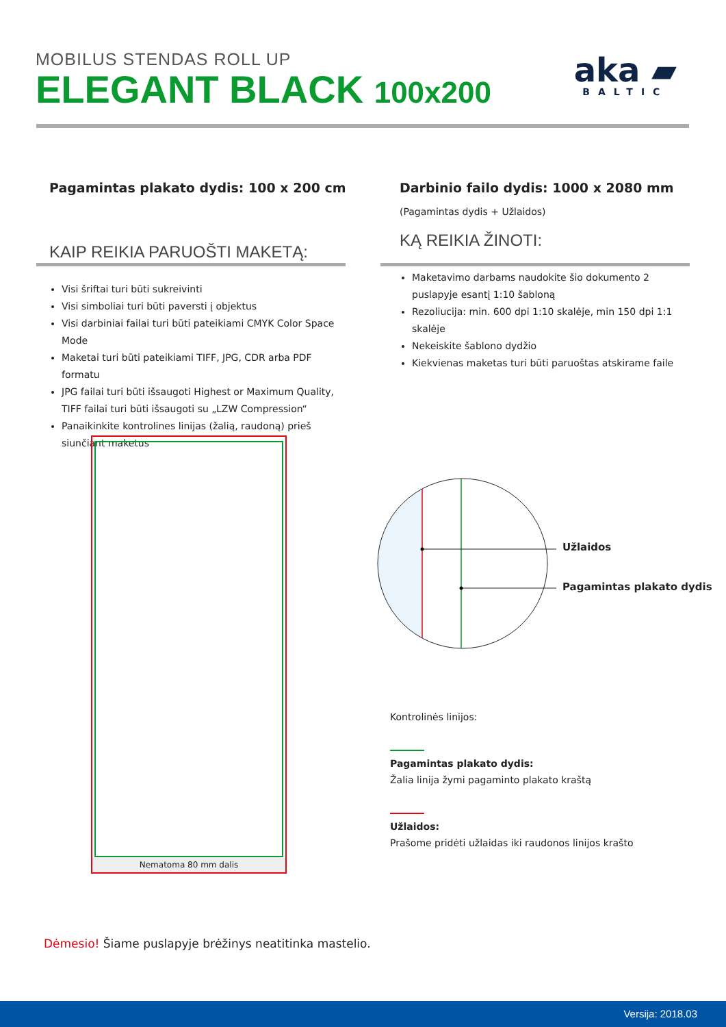MOBILUS STENDAS ROLL UP
ELEGANT BLACK 100x200
aka ▰
BALTIC
Pagamintas plakato dydis: 100 x 200 cm
KAIP REIKIA PARUOŠTI MAKETĄ:
Visi šriftai turi būti sukreivinti
Visi simboliai turi būti paversti į objektus
Visi darbiniai failai turi būti pateikiami CMYK Color Space Mode
Maketai turi būti pateikiami TIFF, JPG, CDR arba PDF formatu
JPG failai turi būti išsaugoti Highest or Maximum Quality, TIFF failai turi būti išsaugoti su „LZW Compression“
Panaikinkite kontrolines linijas (žalią, raudoną) prieš siunčiant maketus
Darbinio failo dydis: 1000 x 2080 mm
(Pagamintas dydis + Užlaidos)
KĄ REIKIA ŽINOTI:
Maketavimo darbams naudokite šio dokumento 2 puslapyje esantį 1:10 šabloną
Rezoliucija: min. 600 dpi 1:10 skalėje, min 150 dpi 1:1 skalėje
Nekeiskite šablono dydžio
Kiekvienas maketas turi būti paruoštas atskirame faile
Nematoma 80 mm dalis
Užlaidos
Pagamintas plakato dydis
Kontrolinės linijos:
Pagamintas plakato dydis:
Žalia linija žymi pagaminto plakato kraštą
Užlaidos:
Prašome pridėti užlaidas iki raudonos linijos krašto
Dėmesio! Šiame puslapyje brėžinys neatitinka mastelio.
Versija: 2018.03